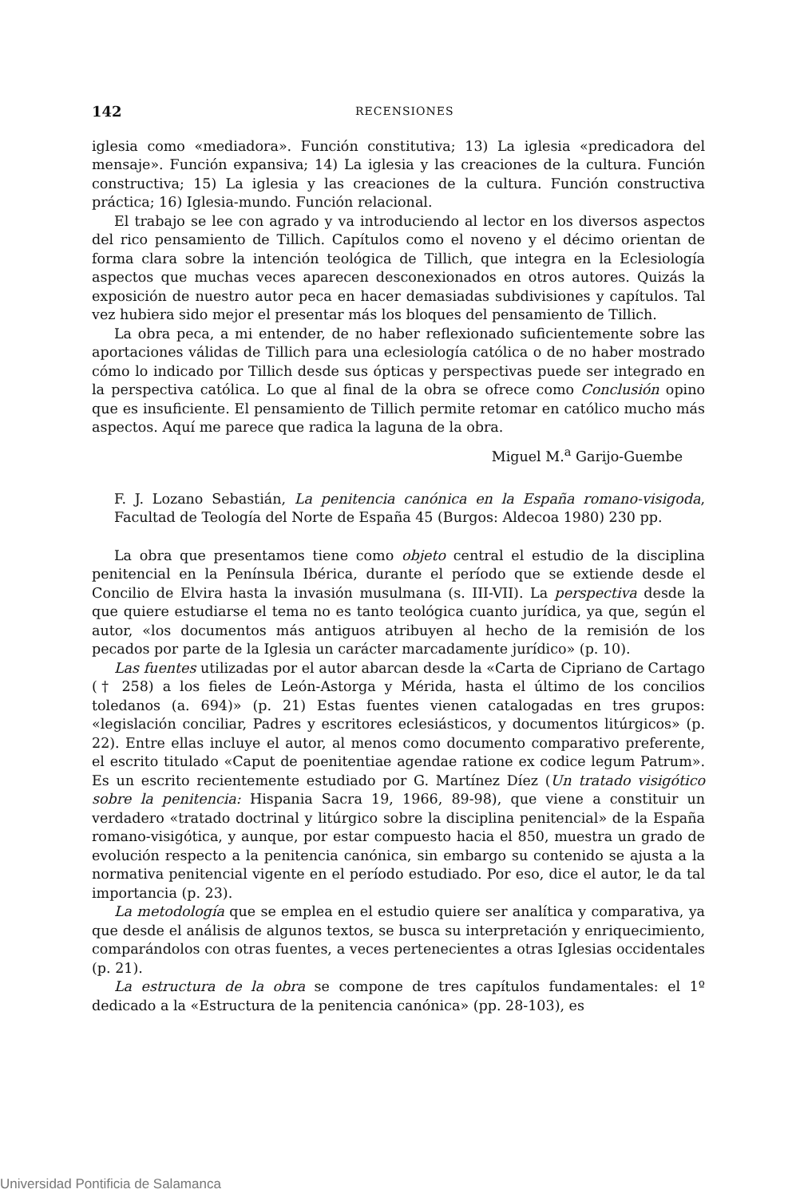142 RECENSIONES
iglesia como «mediadora». Función constitutiva; 13) La iglesia «predicadora del mensaje». Función expansiva; 14) La iglesia y las creaciones de la cultura. Función constructiva; 15) La iglesia y las creaciones de la cultura. Función constructiva práctica; 16) Iglesia-mundo. Función relacional.
El trabajo se lee con agrado y va introduciendo al lector en los diversos aspectos del rico pensamiento de Tillich. Capítulos como el noveno y el décimo orientan de forma clara sobre la intención teológica de Tillich, que integra en la Eclesiología aspectos que muchas veces aparecen desconexionados en otros autores. Quizás la exposición de nuestro autor peca en hacer demasiadas subdivisiones y capítulos. Tal vez hubiera sido mejor el presentar más los bloques del pensamiento de Tillich.
La obra peca, a mi entender, de no haber reflexionado suficientemente sobre las aportaciones válidas de Tillich para una eclesiología católica o de no haber mostrado cómo lo indicado por Tillich desde sus ópticas y perspectivas puede ser integrado en la perspectiva católica. Lo que al final de la obra se ofrece como Conclusión opino que es insuficiente. El pensamiento de Tillich permite retomar en católico mucho más aspectos. Aquí me parece que radica la laguna de la obra.
Miguel M.<sup>a</sup> Garijo-Guembe
F. J. Lozano Sebastián, La penitencia canónica en la España romano-visigoda, Facultad de Teología del Norte de España 45 (Burgos: Aldecoa 1980) 230 pp.
La obra que presentamos tiene como objeto central el estudio de la disciplina penitencial en la Península Ibérica, durante el período que se extiende desde el Concilio de Elvira hasta la invasión musulmana (s. III-VII). La perspectiva desde la que quiere estudiarse el tema no es tanto teológica cuanto jurídica, ya que, según el autor, «los documentos más antiguos atribuyen al hecho de la remisión de los pecados por parte de la Iglesia un carácter marcadamente jurídico» (p. 10).
Las fuentes utilizadas por el autor abarcan desde la «Carta de Cipriano de Cartago († 258) a los fieles de León-Astorga y Mérida, hasta el último de los concilios toledanos (a. 694)» (p. 21) Estas fuentes vienen catalogadas en tres grupos: «legislación conciliar, Padres y escritores eclesiásticos, y documentos litúrgicos» (p. 22). Entre ellas incluye el autor, al menos como documento comparativo preferente, el escrito titulado «Caput de poenitentiae agendae ratione ex codice legum Patrum». Es un escrito recientemente estudiado por G. Martínez Díez (Un tratado visigótico sobre la penitencia: Hispania Sacra 19, 1966, 89-98), que viene a constituir un verdadero «tratado doctrinal y litúrgico sobre la disciplina penitencial» de la España romano-visigótica, y aunque, por estar compuesto hacia el 850, muestra un grado de evolución respecto a la penitencia canónica, sin embargo su contenido se ajusta a la normativa penitencial vigente en el período estudiado. Por eso, dice el autor, le da tal importancia (p. 23).
La metodología que se emplea en el estudio quiere ser analítica y comparativa, ya que desde el análisis de algunos textos, se busca su interpretación y enriquecimiento, comparándolos con otras fuentes, a veces pertenecientes a otras Iglesias occidentales (p. 21).
La estructura de la obra se compone de tres capítulos fundamentales: el 1º dedicado a la «Estructura de la penitencia canónica» (pp. 28-103), es
Universidad Pontificia de Salamanca